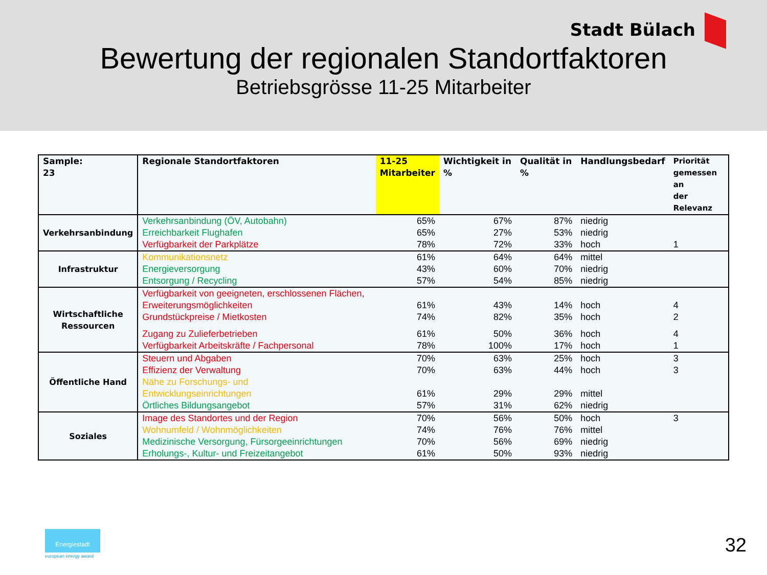Stadt Bülach
Bewertung der regionalen Standortfaktoren
Betriebsgrösse 11-25 Mitarbeiter
| Sample: 23 | Regionale Standortfaktoren | 11-25 Mitarbeiter | Wichtigkeit in % | Qualität in % | Handlungsbedarf | Priorität gemessen an der Relevanz |
| --- | --- | --- | --- | --- | --- | --- |
| Verkehrsanbindung | Verkehrsanbindung (ÖV, Autobahn) | 65% | 67% | 87% | niedrig | |
| | Erreichbarkeit Flughafen | 65% | 27% | 53% | niedrig | |
| | Verfügbarkeit der Parkplätze | 78% | 72% | 33% | hoch | 1 |
| Infrastruktur | Kommunikationsnetz | 61% | 64% | 64% | mittel | |
| | Energieversorgung | 43% | 60% | 70% | niedrig | |
| | Entsorgung / Recycling | 57% | 54% | 85% | niedrig | |
| Wirtschaftliche Ressourcen | Verfügbarkeit von geeigneten, erschlossenen Flächen, Erweiterungsmöglichkeiten | 61% | 43% | 14% | hoch | 4 |
| | Grundstückpreise / Mietkosten | 74% | 82% | 35% | hoch | 2 |
| | Zugang zu Zulieferbetrieben | 61% | 50% | 36% | hoch | 4 |
| | Verfügbarkeit Arbeitskräfte / Fachpersonal | 78% | 100% | 17% | hoch | 1 |
| Öffentliche Hand | Steuern und Abgaben | 70% | 63% | 25% | hoch | 3 |
| | Effizienz der Verwaltung | 70% | 63% | 44% | hoch | 3 |
| | Nähe zu Forschungs- und Entwicklungseinrichtungen | 61% | 29% | 29% | mittel | |
| | Örtliches Bildungsangebot | 57% | 31% | 62% | niedrig | |
| Soziales | Image des Standortes und der Region | 70% | 56% | 50% | hoch | 3 |
| | Wohnumfeld / Wohnmöglichkeiten | 74% | 76% | 76% | mittel | |
| | Medizinische Versorgung, Fürsorgeeinrichtungen | 70% | 56% | 69% | niedrig | |
| | Erholungs-, Kultur- und Freizeitangebot | 61% | 50% | 93% | niedrig | |
Energiestadt
european energy award 32